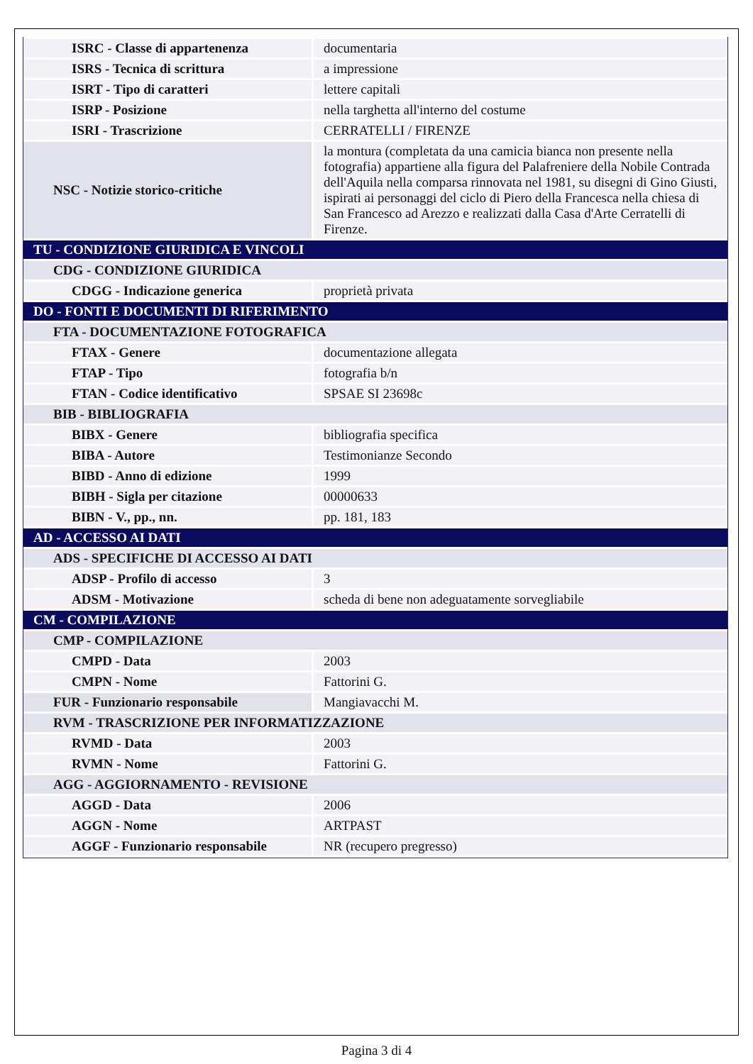| ISRC - Classe di appartenenza | documentaria |
| ISRS - Tecnica di scrittura | a impressione |
| ISRT - Tipo di caratteri | lettere capitali |
| ISRP - Posizione | nella targhetta all'interno del costume |
| ISRI - Trascrizione | CERRATELLI / FIRENZE |
| NSC - Notizie storico-critiche | la montura (completata da una camicia bianca non presente nella fotografia) appartiene alla figura del Palafreniere della Nobile Contrada dell'Aquila nella comparsa rinnovata nel 1981, su disegni di Gino Giusti, ispirati ai personaggi del ciclo di Piero della Francesca nella chiesa di San Francesco ad Arezzo e realizzati dalla Casa d'Arte Cerratelli di Firenze. |
| TU - CONDIZIONE GIURIDICA E VINCOLI | |
| CDG - CONDIZIONE GIURIDICA | |
| CDGG - Indicazione generica | proprietà privata |
| DO - FONTI E DOCUMENTI DI RIFERIMENTO | |
| FTA - DOCUMENTAZIONE FOTOGRAFICA | |
| FTAX - Genere | documentazione allegata |
| FTAP - Tipo | fotografia b/n |
| FTAN - Codice identificativo | SPSAE SI 23698c |
| BIB - BIBLIOGRAFIA | |
| BIBX - Genere | bibliografia specifica |
| BIBA - Autore | Testimonianze Secondo |
| BIBD - Anno di edizione | 1999 |
| BIBH - Sigla per citazione | 00000633 |
| BIBN - V., pp., nn. | pp. 181, 183 |
| AD - ACCESSO AI DATI | |
| ADS - SPECIFICHE DI ACCESSO AI DATI | |
| ADSP - Profilo di accesso | 3 |
| ADSM - Motivazione | scheda di bene non adeguatamente sorvegliabile |
| CM - COMPILAZIONE | |
| CMP - COMPILAZIONE | |
| CMPD - Data | 2003 |
| CMPN - Nome | Fattorini G. |
| FUR - Funzionario responsabile | Mangiavacchi M. |
| RVM - TRASCRIZIONE PER INFORMATIZZAZIONE | |
| RVMD - Data | 2003 |
| RVMN - Nome | Fattorini G. |
| AGG - AGGIORNAMENTO - REVISIONE | |
| AGGD - Data | 2006 |
| AGGN - Nome | ARTPAST |
| AGGF - Funzionario responsabile | NR (recupero pregresso) |
Pagina 3 di 4